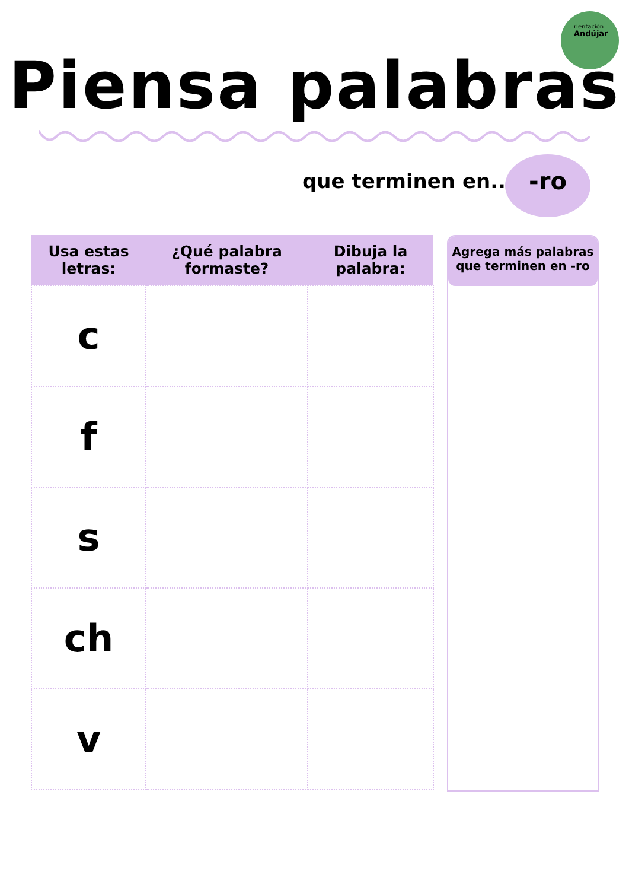rientación
Andújar
Piensa palabras
que terminen en... -ro
| Usa estas letras: | ¿Qué palabra formaste? | Dibuja la palabra: |
| --- | --- | --- |
| c | | |
| f | | |
| s | | |
| ch | | |
| v | | |
Agrega más palabras que terminen en -ro